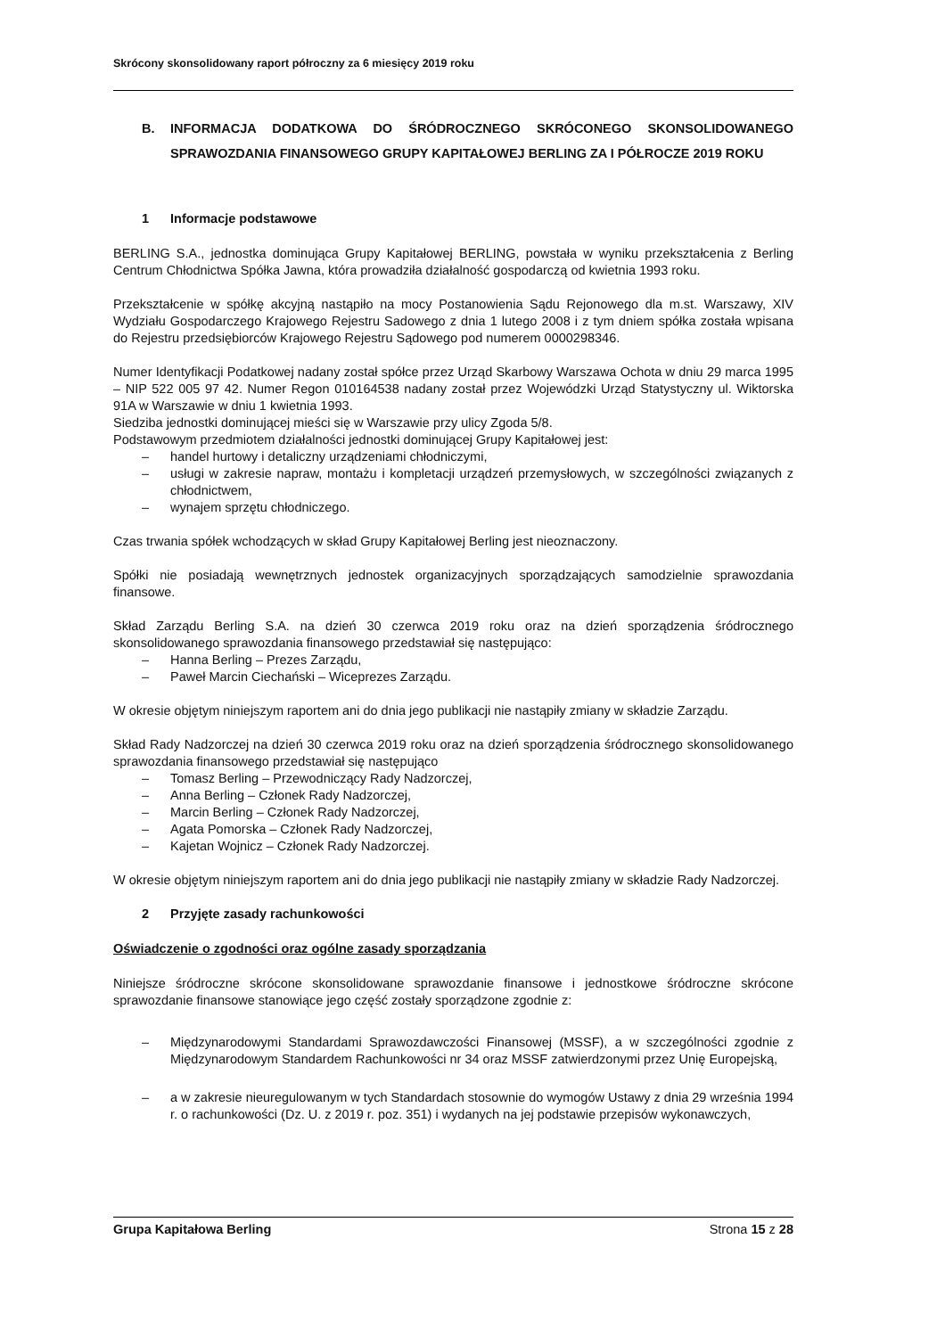Skrócony skonsolidowany raport półroczny za 6 miesięcy 2019 roku
B. INFORMACJA DODATKOWA DO ŚRÓDROCZNEGO SKRÓCONEGO SKONSOLIDOWANEGO SPRAWOZDANIA FINANSOWEGO GRUPY KAPITAŁOWEJ BERLING ZA I PÓŁROCZE 2019 ROKU
1 Informacje podstawowe
BERLING S.A., jednostka dominująca Grupy Kapitałowej BERLING, powstała w wyniku przekształcenia z Berling Centrum Chłodnictwa Spółka Jawna, która prowadziła działalność gospodarczą od kwietnia 1993 roku.
Przekształcenie w spółkę akcyjną nastąpiło na mocy Postanowienia Sądu Rejonowego dla m.st. Warszawy, XIV Wydziału Gospodarczego Krajowego Rejestru Sadowego z dnia 1 lutego 2008 i z tym dniem spółka została wpisana do Rejestru przedsiębiorców Krajowego Rejestru Sądowego pod numerem 0000298346.
Numer Identyfikacji Podatkowej nadany został spółce przez Urząd Skarbowy Warszawa Ochota w dniu 29 marca 1995 – NIP 522 005 97 42. Numer Regon 010164538 nadany został przez Wojewódzki Urząd Statystyczny ul. Wiktorska 91A w Warszawie w dniu 1 kwietnia 1993.
Siedziba jednostki dominującej mieści się w Warszawie przy ulicy Zgoda 5/8.
Podstawowym przedmiotem działalności jednostki dominującej Grupy Kapitałowej jest:
– handel hurtowy i detaliczny urządzeniami chłodniczymi,
– usługi w zakresie napraw, montażu i kompletacji urządzeń przemysłowych, w szczególności związanych z chłodnictwem,
– wynajem sprzętu chłodniczego.
Czas trwania spółek wchodzących w skład Grupy Kapitałowej Berling jest nieoznaczony.
Spółki nie posiadają wewnętrznych jednostek organizacyjnych sporządzających samodzielnie sprawozdania finansowe.
Skład Zarządu Berling S.A. na dzień 30 czerwca 2019 roku oraz na dzień sporządzenia śródrocznego skonsolidowanego sprawozdania finansowego przedstawiał się następująco:
– Hanna Berling – Prezes Zarządu,
– Paweł Marcin Ciechański – Wiceprezes Zarządu.
W okresie objętym niniejszym raportem ani do dnia jego publikacji nie nastąpiły zmiany w składzie Zarządu.
Skład Rady Nadzorczej na dzień 30 czerwca 2019 roku oraz na dzień sporządzenia śródrocznego skonsolidowanego sprawozdania finansowego przedstawiał się następująco
– Tomasz Berling – Przewodniczący Rady Nadzorczej,
– Anna Berling – Członek Rady Nadzorczej,
– Marcin Berling – Członek Rady Nadzorczej,
– Agata Pomorska – Członek Rady Nadzorczej,
– Kajetan Wojnicz – Członek Rady Nadzorczej.
W okresie objętym niniejszym raportem ani do dnia jego publikacji nie nastąpiły zmiany w składzie Rady Nadzorczej.
2 Przyjęte zasady rachunkowości
Oświadczenie o zgodności oraz ogólne zasady sporządzania
Niniejsze śródroczne skrócone skonsolidowane sprawozdanie finansowe i jednostkowe śródroczne skrócone sprawozdanie finansowe stanowiące jego część zostały sporządzone zgodnie z:
– Międzynarodowymi Standardami Sprawozdawczości Finansowej (MSSF), a w szczególności zgodnie z Międzynarodowym Standardem Rachunkowości nr 34 oraz MSSF zatwierdzonymi przez Unię Europejską,
– a w zakresie nieuregulowanym w tych Standardach stosownie do wymogów Ustawy z dnia 29 września 1994 r. o rachunkowości (Dz. U. z 2019 r. poz. 351) i wydanych na jej podstawie przepisów wykonawczych,
Grupa Kapitałowa Berling Strona 15 z 28